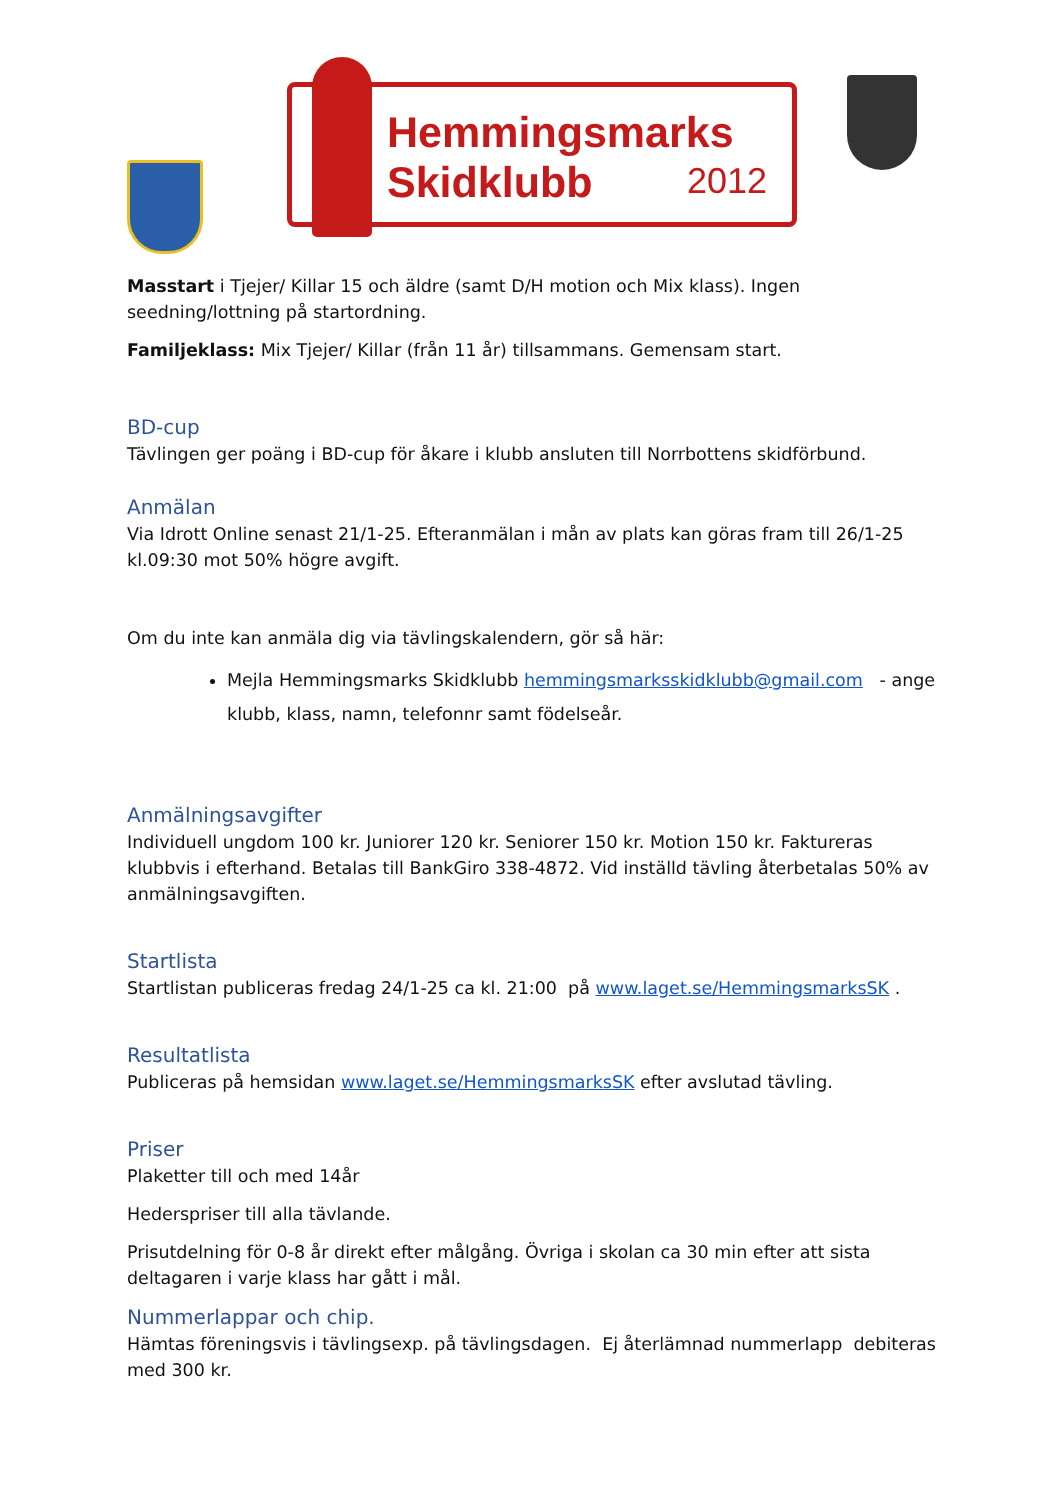Hemmingsmarks
Skidklubb
2012
Masstart i Tjejer/ Killar 15 och äldre (samt D/H motion och Mix klass). Ingen seedning/lottning på startordning.
Familjeklass: Mix Tjejer/ Killar (från 11 år) tillsammans. Gemensam start.
BD-cup
Tävlingen ger poäng i BD-cup för åkare i klubb ansluten till Norrbottens skidförbund.
Anmälan
Via Idrott Online senast 21/1-25. Efteranmälan i mån av plats kan göras fram till 26/1-25 kl.09:30 mot 50% högre avgift.
Om du inte kan anmäla dig via tävlingskalendern, gör så här:
Mejla Hemmingsmarks Skidklubb hemmingsmarksskidklubb@gmail.com - ange klubb, klass, namn, telefonnr samt födelseår.
Anmälningsavgifter
Individuell ungdom 100 kr. Juniorer 120 kr. Seniorer 150 kr. Motion 150 kr. Faktureras klubbvis i efterhand. Betalas till BankGiro 338-4872. Vid inställd tävling återbetalas 50% av anmälningsavgiften.
Startlista
Startlistan publiceras fredag 24/1-25 ca kl. 21:00 på www.laget.se/HemmingsmarksSK .
Resultatlista
Publiceras på hemsidan www.laget.se/HemmingsmarksSK efter avslutad tävling.
Priser
Plaketter till och med 14år
Hederspriser till alla tävlande.
Prisutdelning för 0-8 år direkt efter målgång. Övriga i skolan ca 30 min efter att sista deltagaren i varje klass har gått i mål.
Nummerlappar och chip.
Hämtas föreningsvis i tävlingsexp. på tävlingsdagen. Ej återlämnad nummerlapp debiteras med 300 kr.